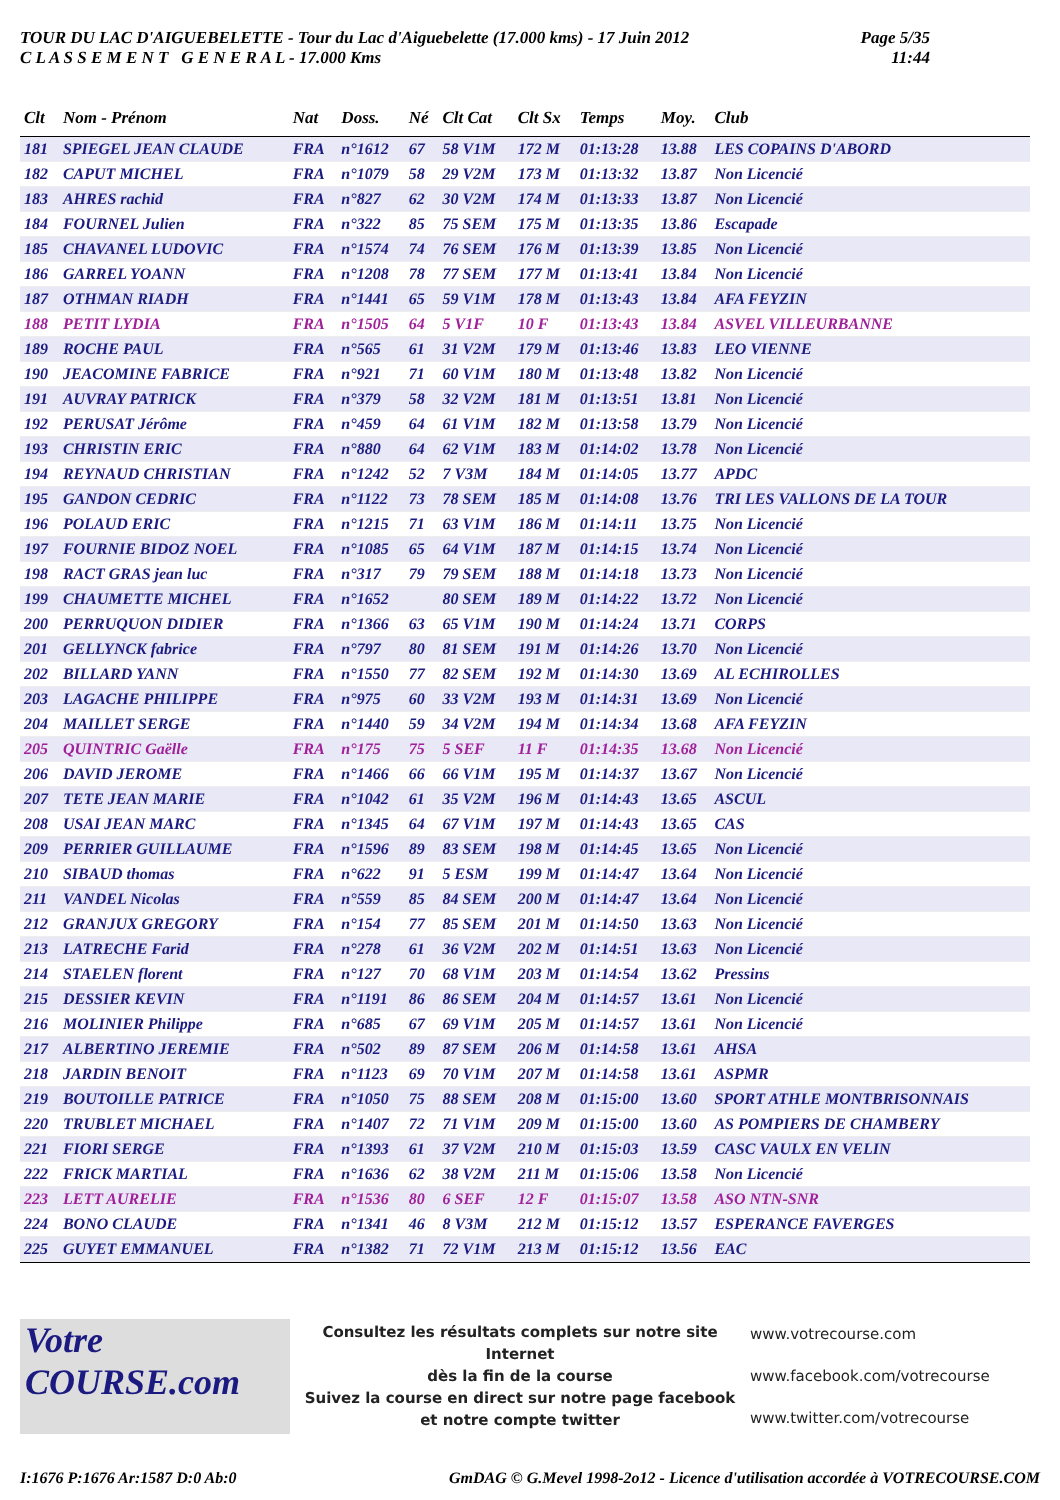TOUR DU LAC D'AIGUEBELETTE - Tour du Lac d'Aiguebelette (17.000 kms) - 17 Juin 2012
C L A S S E M E N T G E N E R A L - 17.000 Kms
Page 5/35
11:44
| Clt | Nom - Prénom | Nat | Doss. | Né | Clt Cat | Clt Sx | Temps | Moy. | Club |
| --- | --- | --- | --- | --- | --- | --- | --- | --- | --- |
| 181 | SPIEGEL JEAN CLAUDE | FRA | n°1612 | 67 | 58 V1M | 172 M | 01:13:28 | 13.88 | LES COPAINS D'ABORD |
| 182 | CAPUT MICHEL | FRA | n°1079 | 58 | 29 V2M | 173 M | 01:13:32 | 13.87 | Non Licencié |
| 183 | AHRES rachid | FRA | n°827 | 62 | 30 V2M | 174 M | 01:13:33 | 13.87 | Non Licencié |
| 184 | FOURNEL Julien | FRA | n°322 | 85 | 75 SEM | 175 M | 01:13:35 | 13.86 | Escapade |
| 185 | CHAVANEL LUDOVIC | FRA | n°1574 | 74 | 76 SEM | 176 M | 01:13:39 | 13.85 | Non Licencié |
| 186 | GARREL YOANN | FRA | n°1208 | 78 | 77 SEM | 177 M | 01:13:41 | 13.84 | Non Licencié |
| 187 | OTHMAN RIADH | FRA | n°1441 | 65 | 59 V1M | 178 M | 01:13:43 | 13.84 | AFA FEYZIN |
| 188 | PETIT LYDIA | FRA | n°1505 | 64 | 5 V1F | 10 F | 01:13:43 | 13.84 | ASVEL VILLEURBANNE |
| 189 | ROCHE PAUL | FRA | n°565 | 61 | 31 V2M | 179 M | 01:13:46 | 13.83 | LEO VIENNE |
| 190 | JEACOMINE FABRICE | FRA | n°921 | 71 | 60 V1M | 180 M | 01:13:48 | 13.82 | Non Licencié |
| 191 | AUVRAY PATRICK | FRA | n°379 | 58 | 32 V2M | 181 M | 01:13:51 | 13.81 | Non Licencié |
| 192 | PERUSAT Jérôme | FRA | n°459 | 64 | 61 V1M | 182 M | 01:13:58 | 13.79 | Non Licencié |
| 193 | CHRISTIN ERIC | FRA | n°880 | 64 | 62 V1M | 183 M | 01:14:02 | 13.78 | Non Licencié |
| 194 | REYNAUD CHRISTIAN | FRA | n°1242 | 52 | 7 V3M | 184 M | 01:14:05 | 13.77 | APDC |
| 195 | GANDON CEDRIC | FRA | n°1122 | 73 | 78 SEM | 185 M | 01:14:08 | 13.76 | TRI LES VALLONS DE LA TOUR |
| 196 | POLAUD ERIC | FRA | n°1215 | 71 | 63 V1M | 186 M | 01:14:11 | 13.75 | Non Licencié |
| 197 | FOURNIE BIDOZ NOEL | FRA | n°1085 | 65 | 64 V1M | 187 M | 01:14:15 | 13.74 | Non Licencié |
| 198 | RACT GRAS jean luc | FRA | n°317 | 79 | 79 SEM | 188 M | 01:14:18 | 13.73 | Non Licencié |
| 199 | CHAUMETTE MICHEL | FRA | n°1652 | | 80 SEM | 189 M | 01:14:22 | 13.72 | Non Licencié |
| 200 | PERRUQUON DIDIER | FRA | n°1366 | 63 | 65 V1M | 190 M | 01:14:24 | 13.71 | CORPS |
| 201 | GELLYNCK fabrice | FRA | n°797 | 80 | 81 SEM | 191 M | 01:14:26 | 13.70 | Non Licencié |
| 202 | BILLARD YANN | FRA | n°1550 | 77 | 82 SEM | 192 M | 01:14:30 | 13.69 | AL ECHIROLLES |
| 203 | LAGACHE PHILIPPE | FRA | n°975 | 60 | 33 V2M | 193 M | 01:14:31 | 13.69 | Non Licencié |
| 204 | MAILLET SERGE | FRA | n°1440 | 59 | 34 V2M | 194 M | 01:14:34 | 13.68 | AFA FEYZIN |
| 205 | QUINTRIC Gaëlle | FRA | n°175 | 75 | 5 SEF | 11 F | 01:14:35 | 13.68 | Non Licencié |
| 206 | DAVID JEROME | FRA | n°1466 | 66 | 66 V1M | 195 M | 01:14:37 | 13.67 | Non Licencié |
| 207 | TETE JEAN MARIE | FRA | n°1042 | 61 | 35 V2M | 196 M | 01:14:43 | 13.65 | ASCUL |
| 208 | USAI JEAN MARC | FRA | n°1345 | 64 | 67 V1M | 197 M | 01:14:43 | 13.65 | CAS |
| 209 | PERRIER GUILLAUME | FRA | n°1596 | 89 | 83 SEM | 198 M | 01:14:45 | 13.65 | Non Licencié |
| 210 | SIBAUD thomas | FRA | n°622 | 91 | 5 ESM | 199 M | 01:14:47 | 13.64 | Non Licencié |
| 211 | VANDEL Nicolas | FRA | n°559 | 85 | 84 SEM | 200 M | 01:14:47 | 13.64 | Non Licencié |
| 212 | GRANJUX GREGORY | FRA | n°154 | 77 | 85 SEM | 201 M | 01:14:50 | 13.63 | Non Licencié |
| 213 | LATRECHE Farid | FRA | n°278 | 61 | 36 V2M | 202 M | 01:14:51 | 13.63 | Non Licencié |
| 214 | STAELEN florent | FRA | n°127 | 70 | 68 V1M | 203 M | 01:14:54 | 13.62 | Pressins |
| 215 | DESSIER KEVIN | FRA | n°1191 | 86 | 86 SEM | 204 M | 01:14:57 | 13.61 | Non Licencié |
| 216 | MOLINIER Philippe | FRA | n°685 | 67 | 69 V1M | 205 M | 01:14:57 | 13.61 | Non Licencié |
| 217 | ALBERTINO JEREMIE | FRA | n°502 | 89 | 87 SEM | 206 M | 01:14:58 | 13.61 | AHSA |
| 218 | JARDIN BENOIT | FRA | n°1123 | 69 | 70 V1M | 207 M | 01:14:58 | 13.61 | ASPMR |
| 219 | BOUTOILLE PATRICE | FRA | n°1050 | 75 | 88 SEM | 208 M | 01:15:00 | 13.60 | SPORT ATHLE MONTBRISONNAIS |
| 220 | TRUBLET MICHAEL | FRA | n°1407 | 72 | 71 V1M | 209 M | 01:15:00 | 13.60 | AS POMPIERS DE CHAMBERY |
| 221 | FIORI SERGE | FRA | n°1393 | 61 | 37 V2M | 210 M | 01:15:03 | 13.59 | CASC VAULX EN VELIN |
| 222 | FRICK MARTIAL | FRA | n°1636 | 62 | 38 V2M | 211 M | 01:15:06 | 13.58 | Non Licencié |
| 223 | LETT AURELIE | FRA | n°1536 | 80 | 6 SEF | 12 F | 01:15:07 | 13.58 | ASO NTN-SNR |
| 224 | BONO CLAUDE | FRA | n°1341 | 46 | 8 V3M | 212 M | 01:15:12 | 13.57 | ESPERANCE FAVERGES |
| 225 | GUYET EMMANUEL | FRA | n°1382 | 71 | 72 V1M | 213 M | 01:15:12 | 13.56 | EAC |
Votre
COURSE.com
Consultez les résultats complets sur notre site Internet
dès la fin de la course
Suivez la course en direct sur notre page facebook
et notre compte twitter
www.votrecourse.com
www.facebook.com/votrecourse
www.twitter.com/votrecourse
I:1676 P:1676 Ar:1587 D:0 Ab:0 GmDAG © G.Mevel 1998-2o12 - Licence d'utilisation accordée à VOTRECOURSE.COM